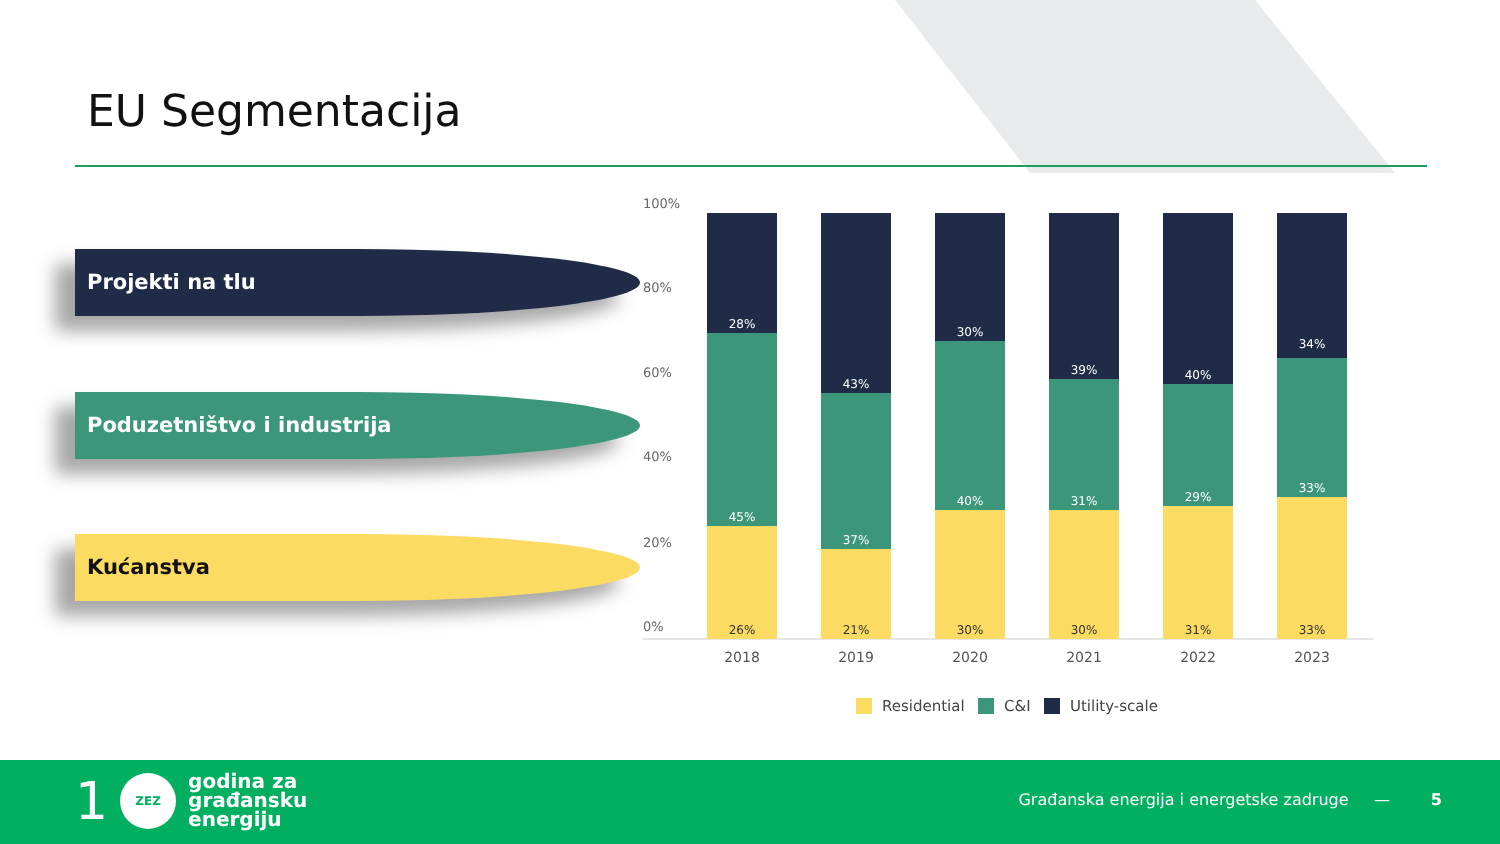EU Segmentacija
Projekti na tlu
Poduzetništvo i industrija
Kućanstva
100%
80%
60%
40%
20%
0%
28%
45%
26%
43%
37%
21%
30%
40%
30%
39%
31%
30%
40%
29%
31%
34%
33%
33%
2018
2019
2020
2021
2022
2023
Residential
C&I
Utility-scale
1
ZEZ
godina za
građansku
energiju
Građanska energija i energetske zadruge —
5